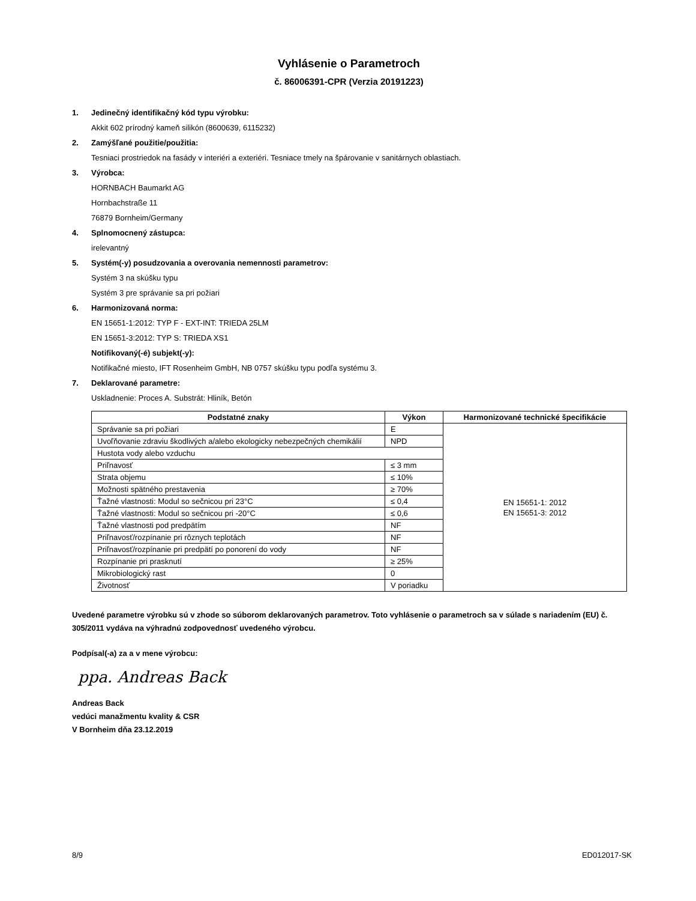Vyhlásenie o Parametroch
č. 86006391-CPR (Verzia 20191223)
1. Jedinečný identifikačný kód typu výrobku:
Akkit 602 prírodný kameň silikón (8600639, 6115232)
2. Zamýšľané použitie/použitia:
Tesniaci prostriedok na fasády v interiéri a exteriéri. Tesniace tmely na špárovanie v sanitárnych oblastiach.
3. Výrobca:
HORNBACH Baumarkt AG
Hornbachstraße 11
76879 Bornheim/Germany
4. Splnomocnený zástupca:
irelevantný
5. Systém(-y) posudzovania a overovania nemennosti parametrov:
Systém 3 na skúšku typu
Systém 3 pre správanie sa pri požiari
6. Harmonizovaná norma:
EN 15651-1:2012: TYP F - EXT-INT: TRIEDA 25LM
EN 15651-3:2012: TYP S: TRIEDA XS1
Notifikovaný(-é) subjekt(-y):
Notifikačné miesto, IFT Rosenheim GmbH, NB 0757 skúšku typu podľa systému 3.
7. Deklarované parametre:
Uskladnenie: Proces A. Substrát: Hliník, Betón
| Podstatné znaky | Výkon | Harmonizované technické špecifikácie |
| --- | --- | --- |
| Správanie sa pri požiari | E | EN 15651-1: 2012 EN 15651-3: 2012 |
| Uvoľňovanie zdraviu škodlivých a/alebo ekologicky nebezpečných chemikálií | NPD | |
| Hustota vody alebo vzduchu | | |
| Priľnavosť | ≤ 3 mm | |
| Strata objemu | ≤ 10% | |
| Možnosti spätného prestavenia | ≥ 70% | |
| Ťažné vlastnosti: Modul so sečnicou pri 23°C | ≤ 0,4 | |
| Ťažné vlastnosti: Modul so sečnicou pri -20°C | ≤ 0,6 | |
| Ťažné vlastnosti pod predpätím | NF | |
| Priľnavosť/rozpínanie pri rôznych teplotách | NF | |
| Priľnavosť/rozpínanie pri predpätí po ponorení do vody | NF | |
| Rozpínanie pri prasknutí | ≥ 25% | |
| Mikrobiologický rast | 0 | |
| Životnosť | V poriadku | |
Uvedené parametre výrobku sú v zhode so súborom deklarovaných parametrov. Toto vyhlásenie o parametroch sa v súlade s nariadením (EU) č. 305/2011 vydáva na výhradnú zodpovednosť uvedeného výrobcu.
Podpísal(-a) za a v mene výrobcu:
ppa. Andreas Back
Andreas Back
vedúci manažmentu kvality & CSR
V Bornheim dňa 23.12.2019
8/9 ED012017-SK